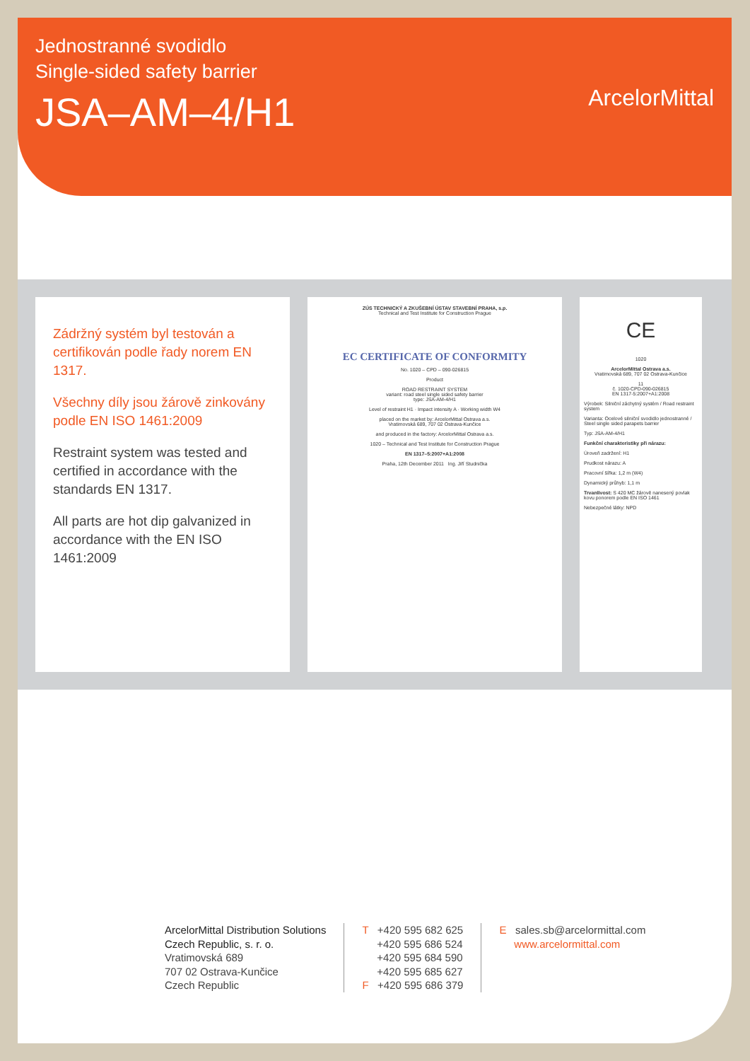Jednostranné svodidlo
Single-sided safety barrier
JSA–AM–4/H1
ArcelorMittal
Zádržný systém byl testován a certifikován podle řady norem EN 1317.
Všechny díly jsou žárově zinkovány podle EN ISO 1461:2009
Restraint system was tested and certified in accordance with the standards EN 1317.
All parts are hot dip galvanized in accordance with the EN ISO 1461:2009
ZÚS TECHNICKÝ A ZKUŠEBNÍ ÚSTAV STAVEBNÍ PRAHA, s.p.
Technical and Test Institute for Construction Prague
EC CERTIFICATE OF CONFORMITY
No. 1020 – CPD – 090-026815
Product
ROAD RESTRAINT SYSTEM
variant: road steel single sided safety barrier
type: JSA-AM-4/H1
Level of restraint H1 · Impact intensity A · Working width W4
placed on the market by: ArcelorMittal Ostrava a.s.
Vratimovská 689, 707 02 Ostrava-Kunčice
and produced in the factory: ArcelorMittal Ostrava a.s.
1020 – Technical and Test Institute for Construction Prague
EN 1317–5:2007+A1:2008
Praha, 12th December 2011 Ing. Jiří Studnička
CE
1020
ArcelorMittal Ostrava a.s.
Vratimovská 689, 707 02 Ostrava-Kunčice
11
č. 1020-CPD-090-026815
EN 1317-5:2007+A1:2008
Výrobek: Silniční záchytný systém / Road restraint system
Varianta: Ocelové silniční svodidlo jednostranné / Steel single sided parapets barrier
Typ: JSA-AM-4/H1
Funkční charakteristiky při nárazu:
Úroveň zadržení: H1
Prudkost nárazu: A
Pracovní šířka: 1,2 m (W4)
Dynamický průhyb: 1,1 m
Trvanlivost: S 420 MC žárově nanesený povlak kovu ponorem podle EN ISO 1461
Nebezpečné látky: NPD
ArcelorMittal Distribution Solutions
Czech Republic, s. r. o.
Vratimovská 689
707 02 Ostrava-Kunčice
Czech Republic
T +420 595 682 625
+420 595 686 524
+420 595 684 590
+420 595 685 627
F +420 595 686 379
E sales.sb@arcelormittal.com
www.arcelormittal.com